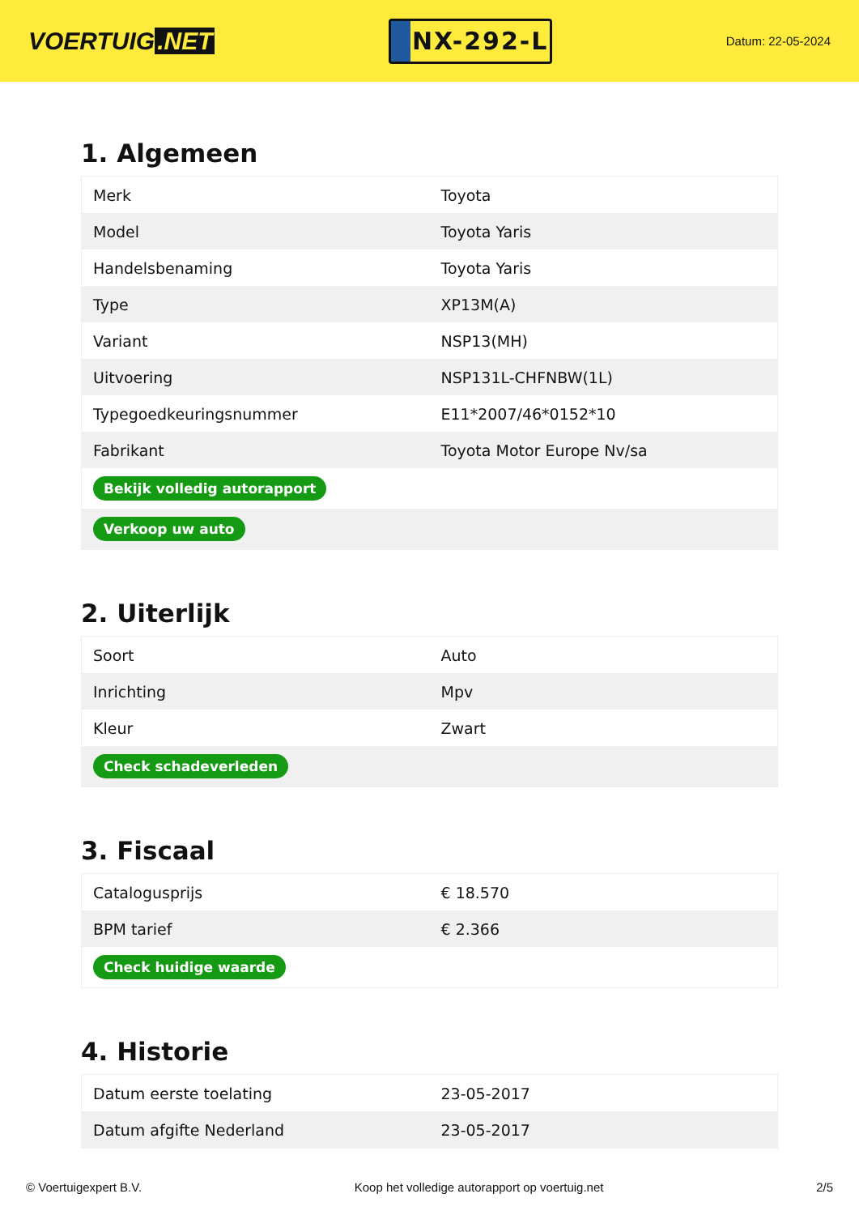VOERTUIG.NET
NX-292-L
Datum: 22-05-2024
1. Algemeen
| Merk | Toyota |
| Model | Toyota Yaris |
| Handelsbenaming | Toyota Yaris |
| Type | XP13M(A) |
| Variant | NSP13(MH) |
| Uitvoering | NSP131L-CHFNBW(1L) |
| Typegoedkeuringsnummer | E11*2007/46*0152*10 |
| Fabrikant | Toyota Motor Europe Nv/sa |
| Bekijk volledig autorapport | |
| Verkoop uw auto | |
2. Uiterlijk
| Soort | Auto |
| Inrichting | Mpv |
| Kleur | Zwart |
| Check schadeverleden | |
3. Fiscaal
| Catalogusprijs | € 18.570 |
| BPM tarief | € 2.366 |
| Check huidige waarde | |
4. Historie
| Datum eerste toelating | 23-05-2017 |
| Datum afgifte Nederland | 23-05-2017 |
© Voertuigexpert B.V. Koop het volledige autorapport op voertuig.net 2/5